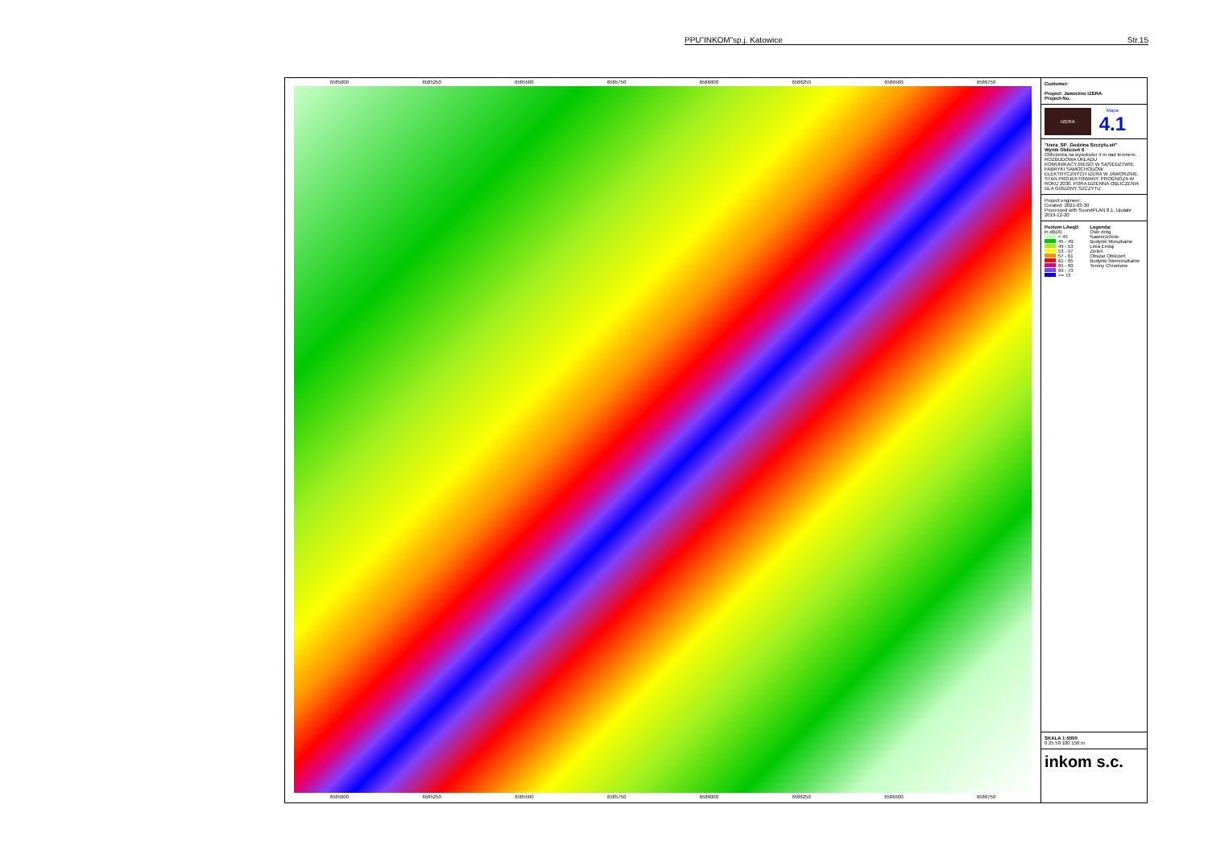PPU”INKOM”sp.j. Katowice Str.15
6585000 6585250 6585500 6585750 6586000 6586250 6586500 6586750
6585000 6585250 6585500 6585750 6586000 6586250 6586500 6586750
Customer:
Project: Jaworzno IZERA
Project-No.
IZERA Mapa
4.1
"Izera_SP_Godzina Szczytu.sit"
Wynik Obliczeń 6
Obliczenia na wysokości 4 m nad terenem.
ROZBUDOWA UKŁADU KOMUNIKACYJNEGO W SĄSIEDZTWIE FABRYKI SAMOCHODÓW ELEKTRYCZNYCH IZERA W JAWORZNIE. STAN PROJEKTOWANY. PROGNOZA W ROKU 2030. PORA DZIENNA OBLICZENIA DLA GODZINY SZCZYTU.
Project engineer:
Created: 2021-03-30
Processed with SoundPLAN 8.1, Update 2019-12-20
Poziom LAeqD
in dB(A)
< 45
45 - 49
49 - 53
53 - 57
57 - 61
61 - 65
65 - 69
69 - 73
>= 73
Legenda:
Osie dróg
Nawierzchnie
Budynki Mieszkalne
Linia Emisji
Zieleń
Obszar Obliczeń
Budynki Niemieszkalne
Tereny Chronione
SKALA 1:5000
0 25 50 100 150 m
inkom s.c.